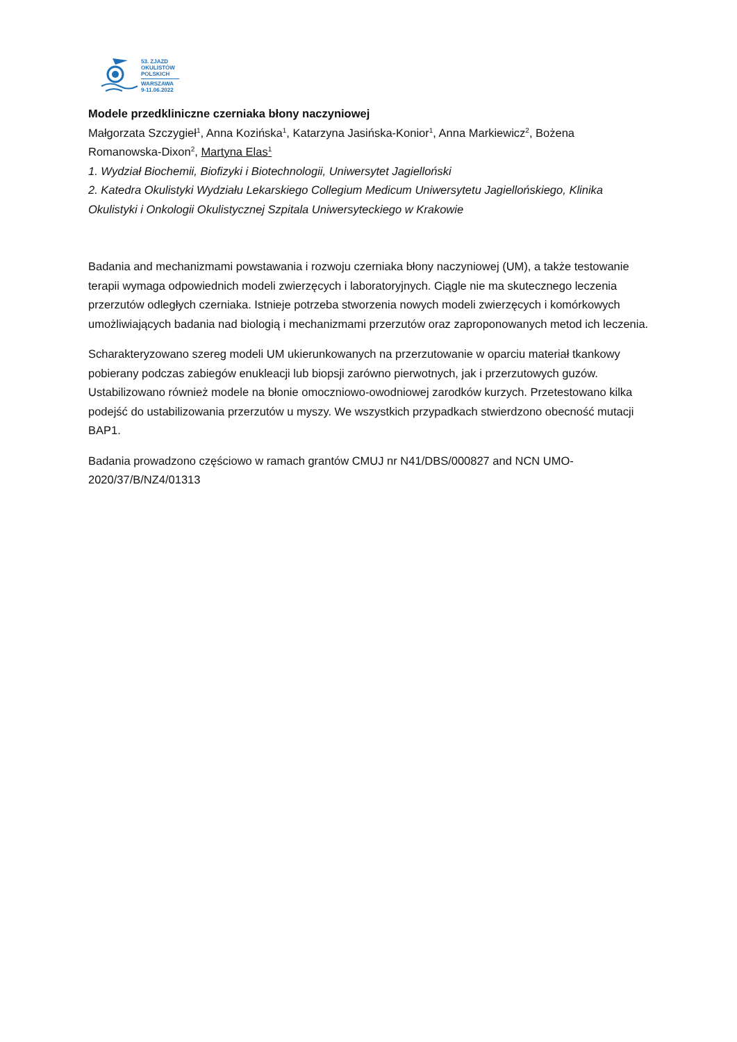53. ZJAZD
OKULISTÓW
POLSKICH
WARSZAWA
9-11.06.2022
Modele przedkliniczne czerniaka błony naczyniowej
Małgorzata Szczygieł<sup>1</sup>, Anna Kozińska<sup>1</sup>, Katarzyna Jasińska-Konior<sup>1</sup>, Anna Markiewicz<sup>2</sup>, Bożena Romanowska-Dixon<sup>2</sup>, Martyna Elas<sup>1</sup>
1. Wydział Biochemii, Biofizyki i Biotechnologii, Uniwersytet Jagielloński
2. Katedra Okulistyki Wydziału Lekarskiego Collegium Medicum Uniwersytetu Jagiellońskiego, Klinika Okulistyki i Onkologii Okulistycznej Szpitala Uniwersyteckiego w Krakowie
Badania and mechanizmami powstawania i rozwoju czerniaka błony naczyniowej (UM), a także testowanie terapii wymaga odpowiednich modeli zwierzęcych i laboratoryjnych. Ciągle nie ma skutecznego leczenia przerzutów odległych czerniaka. Istnieje potrzeba stworzenia nowych modeli zwierzęcych i komórkowych umożliwiających badania nad biologią i mechanizmami przerzutów oraz zaproponowanych metod ich leczenia.
Scharakteryzowano szereg modeli UM ukierunkowanych na przerzutowanie w oparciu materiał tkankowy pobierany podczas zabiegów enukleacji lub biopsji zarówno pierwotnych, jak i przerzutowych guzów. Ustabilizowano również modele na błonie omoczniowo-owodniowej zarodków kurzych. Przetestowano kilka podejść do ustabilizowania przerzutów u myszy. We wszystkich przypadkach stwierdzono obecność mutacji BAP1.
Badania prowadzono częściowo w ramach grantów CMUJ nr N41/DBS/000827 and NCN UMO-2020/37/B/NZ4/01313